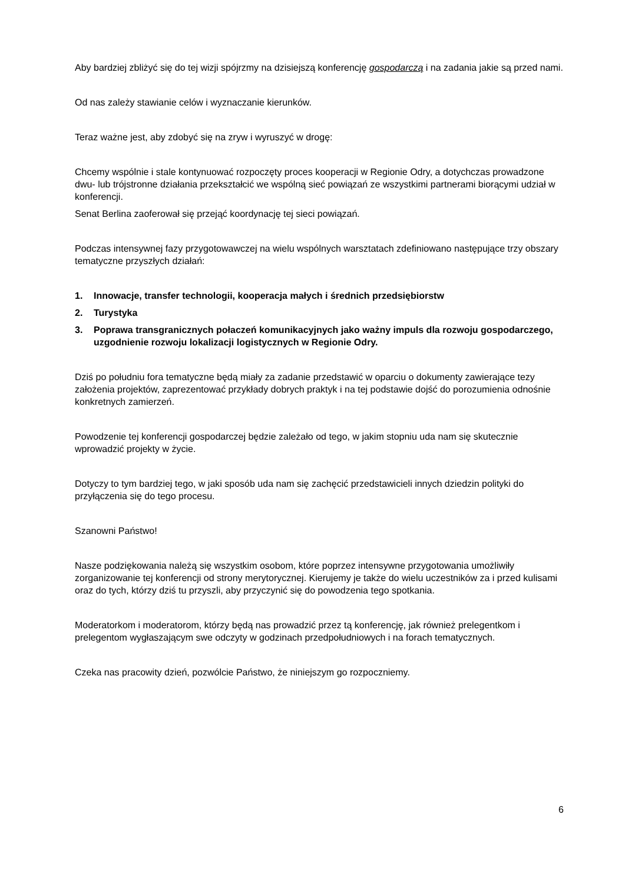Aby bardziej zbliżyć się do tej wizji spójrzmy na dzisiejszą konferencję gospodarczą i na zadania jakie są przed nami.
Od nas zależy stawianie celów i wyznaczanie kierunków.
Teraz ważne jest, aby zdobyć się na zryw i wyruszyć w drogę:
Chcemy wspólnie i stale kontynuować rozpoczęty proces kooperacji w Regionie Odry, a dotychczas prowadzone dwu- lub trójstronne działania przekształcić we wspólną sieć powiązań ze wszystkimi partnerami biorącymi udział w konferencji.
Senat Berlina zaoferował się przejąć koordynację tej sieci powiązań.
Podczas intensywnej fazy przygotowawczej na wielu wspólnych warsztatach zdefiniowano następujące trzy obszary tematyczne przyszłych działań:
1. Innowacje, transfer technologii, kooperacja małych i średnich przedsiębiorstw
2. Turystyka
3. Poprawa transgranicznych połaczeń komunikacyjnych jako ważny impuls dla rozwoju gospodarczego, uzgodnienie rozwoju lokalizacji logistycznych w Regionie Odry.
Dziś po południu fora tematyczne będą miały za zadanie przedstawić w oparciu o dokumenty zawierające tezy założenia projektów, zaprezentować przykłady dobrych praktyk i na tej podstawie dojść do porozumienia odnośnie konkretnych zamierzeń.
Powodzenie tej konferencji gospodarczej będzie zależało od tego, w jakim stopniu uda nam się skutecznie wprowadzić projekty w życie.
Dotyczy to tym bardziej tego, w jaki sposób uda nam się zachęcić przedstawicieli innych dziedzin polityki do przyłączenia się do tego procesu.
Szanowni Państwo!
Nasze podziękowania należą się wszystkim osobom, które poprzez intensywne przygotowania umożliwiły zorganizowanie tej konferencji od strony merytorycznej. Kierujemy je także do wielu uczestników za i przed kulisami oraz do tych, którzy dziś tu przyszli, aby przyczynić się do powodzenia tego spotkania.
Moderatorkom i moderatorom, którzy będą nas prowadzić przez tą konferencję, jak również prelegentkom i prelegentom wygłaszającym swe odczyty w godzinach przedpołudniowych i na forach tematycznych.
Czeka nas pracowity dzień, pozwólcie Państwo, że niniejszym go rozpoczniemy.
6